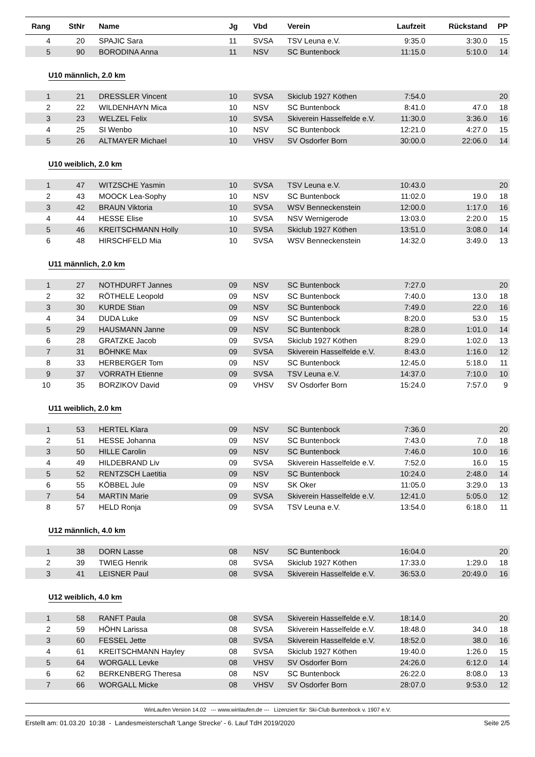| Rang | StNr | Name | Jg | Vbd | Verein | Laufzeit | Rückstand | PP |
| --- | --- | --- | --- | --- | --- | --- | --- | --- |
| 4 | 20 | SPAJIC Sara | 11 | SVSA | TSV Leuna e.V. | 9:35.0 | 3:30.0 | 15 |
| 5 | 90 | BORODINA Anna | 11 | NSV | SC Buntenbock | 11:15.0 | 5:10.0 | 14 |
| U10 männlich, 2.0 km | | | | | | | | |
| 1 | 21 | DRESSLER Vincent | 10 | SVSA | Skiclub 1927 Köthen | 7:54.0 | | 20 |
| 2 | 22 | WILDENHAYN Mica | 10 | NSV | SC Buntenbock | 8:41.0 | 47.0 | 18 |
| 3 | 23 | WELZEL Felix | 10 | SVSA | Skiverein Hasselfelde e.V. | 11:30.0 | 3:36.0 | 16 |
| 4 | 25 | SI Wenbo | 10 | NSV | SC Buntenbock | 12:21.0 | 4:27.0 | 15 |
| 5 | 26 | ALTMAYER Michael | 10 | VHSV | SV Osdorfer Born | 30:00.0 | 22:06.0 | 14 |
| U10 weiblich, 2.0 km | | | | | | | | |
| 1 | 47 | WITZSCHE Yasmin | 10 | SVSA | TSV Leuna e.V. | 10:43.0 | | 20 |
| 2 | 43 | MOOCK Lea-Sophy | 10 | NSV | SC Buntenbock | 11:02.0 | 19.0 | 18 |
| 3 | 42 | BRAUN Viktoria | 10 | SVSA | WSV Benneckenstein | 12:00.0 | 1:17.0 | 16 |
| 4 | 44 | HESSE Elise | 10 | SVSA | NSV Wernigerode | 13:03.0 | 2:20.0 | 15 |
| 5 | 46 | KREITSCHMANN Holly | 10 | SVSA | Skiclub 1927 Köthen | 13:51.0 | 3:08.0 | 14 |
| 6 | 48 | HIRSCHFELD Mia | 10 | SVSA | WSV Benneckenstein | 14:32.0 | 3:49.0 | 13 |
| U11 männlich, 2.0 km | | | | | | | | |
| 1 | 27 | NOTHDURFT Jannes | 09 | NSV | SC Buntenbock | 7:27.0 | | 20 |
| 2 | 32 | RÖTHELE Leopold | 09 | NSV | SC Buntenbock | 7:40.0 | 13.0 | 18 |
| 3 | 30 | KURDE Stian | 09 | NSV | SC Buntenbock | 7:49.0 | 22.0 | 16 |
| 4 | 34 | DUDA Luke | 09 | NSV | SC Buntenbock | 8:20.0 | 53.0 | 15 |
| 5 | 29 | HAUSMANN Janne | 09 | NSV | SC Buntenbock | 8:28.0 | 1:01.0 | 14 |
| 6 | 28 | GRATZKE Jacob | 09 | SVSA | Skiclub 1927 Köthen | 8:29.0 | 1:02.0 | 13 |
| 7 | 31 | BÖHNKE Max | 09 | SVSA | Skiverein Hasselfelde e.V. | 8:43.0 | 1:16.0 | 12 |
| 8 | 33 | HERBERGER Tom | 09 | NSV | SC Buntenbock | 12:45.0 | 5:18.0 | 11 |
| 9 | 37 | VORRATH Etienne | 09 | SVSA | TSV Leuna e.V. | 14:37.0 | 7:10.0 | 10 |
| 10 | 35 | BORZIKOV David | 09 | VHSV | SV Osdorfer Born | 15:24.0 | 7:57.0 | 9 |
| U11 weiblich, 2.0 km | | | | | | | | |
| 1 | 53 | HERTEL Klara | 09 | NSV | SC Buntenbock | 7:36.0 | | 20 |
| 2 | 51 | HESSE Johanna | 09 | NSV | SC Buntenbock | 7:43.0 | 7.0 | 18 |
| 3 | 50 | HILLE Carolin | 09 | NSV | SC Buntenbock | 7:46.0 | 10.0 | 16 |
| 4 | 49 | HILDEBRAND Liv | 09 | SVSA | Skiverein Hasselfelde e.V. | 7:52.0 | 16.0 | 15 |
| 5 | 52 | RENTZSCH Laetitia | 09 | NSV | SC Buntenbock | 10:24.0 | 2:48.0 | 14 |
| 6 | 55 | KÖBBEL Jule | 09 | NSV | SK Oker | 11:05.0 | 3:29.0 | 13 |
| 7 | 54 | MARTIN Marie | 09 | SVSA | Skiverein Hasselfelde e.V. | 12:41.0 | 5:05.0 | 12 |
| 8 | 57 | HELD Ronja | 09 | SVSA | TSV Leuna e.V. | 13:54.0 | 6:18.0 | 11 |
| U12 männlich, 4.0 km | | | | | | | | |
| 1 | 38 | DORN Lasse | 08 | NSV | SC Buntenbock | 16:04.0 | | 20 |
| 2 | 39 | TWIEG Henrik | 08 | SVSA | Skiclub 1927 Köthen | 17:33.0 | 1:29.0 | 18 |
| 3 | 41 | LEISNER Paul | 08 | SVSA | Skiverein Hasselfelde e.V. | 36:53.0 | 20:49.0 | 16 |
| U12 weiblich, 4.0 km | | | | | | | | |
| 1 | 58 | RANFT Paula | 08 | SVSA | Skiverein Hasselfelde e.V. | 18:14.0 | | 20 |
| 2 | 59 | HÖHN Larissa | 08 | SVSA | Skiverein Hasselfelde e.V. | 18:48.0 | 34.0 | 18 |
| 3 | 60 | FESSEL Jette | 08 | SVSA | Skiverein Hasselfelde e.V. | 18:52.0 | 38.0 | 16 |
| 4 | 61 | KREITSCHMANN Hayley | 08 | SVSA | Skiclub 1927 Köthen | 19:40.0 | 1:26.0 | 15 |
| 5 | 64 | WORGALL Levke | 08 | VHSV | SV Osdorfer Born | 24:26.0 | 6:12.0 | 14 |
| 6 | 62 | BERKENBERG Theresa | 08 | NSV | SC Buntenbock | 26:22.0 | 8:08.0 | 13 |
| 7 | 66 | WORGALL Micke | 08 | VHSV | SV Osdorfer Born | 28:07.0 | 9:53.0 | 12 |
WinLaufen Version 14.02 --- www.winlaufen.de --- Lizenziert für: Ski-Club Buntenbock v. 1907 e.V.
Erstellt am: 01.03.20 10:38 - Landesmeisterschaft 'Lange Strecke' - 6. Lauf TdH 2019/2020 Seite 2/5